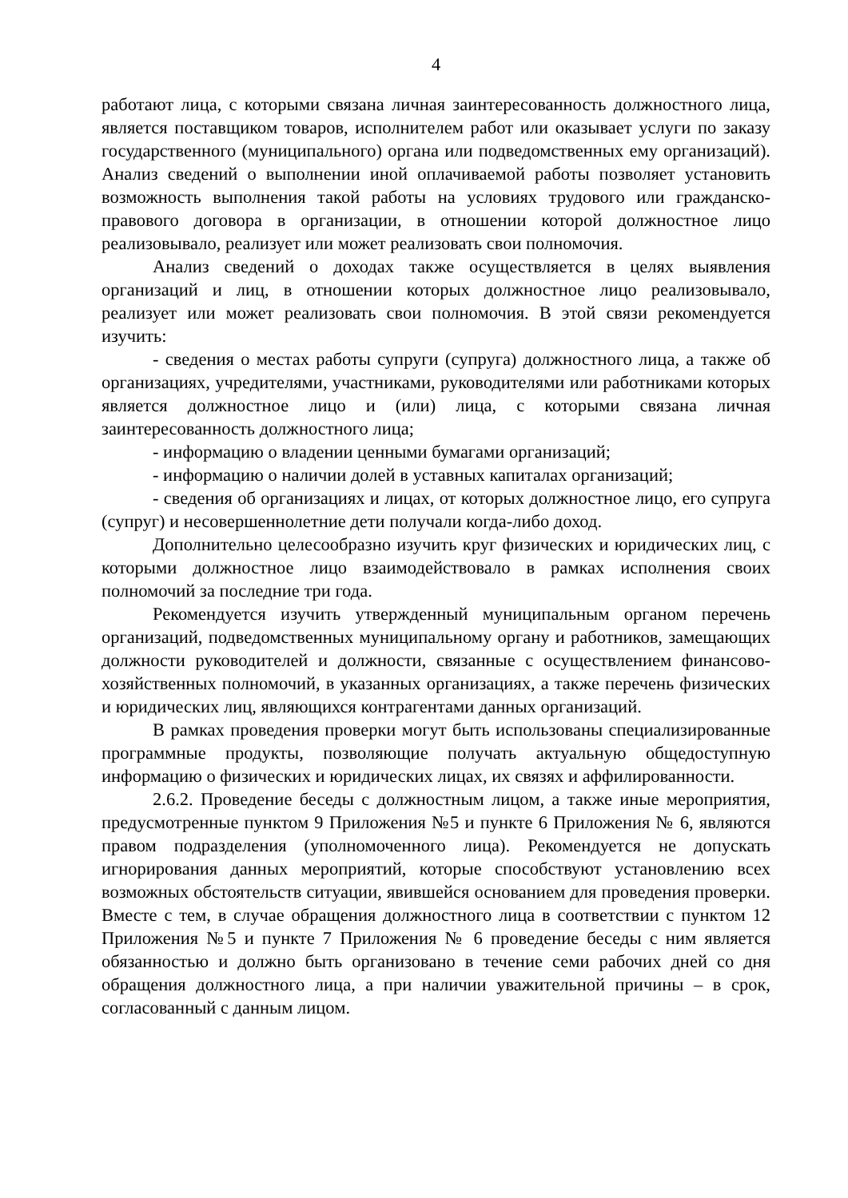4
работают лица, с которыми связана личная заинтересованность должностного лица, является поставщиком товаров, исполнителем работ или оказывает услуги по заказу государственного (муниципального) органа или подведомственных ему организаций). Анализ сведений о выполнении иной оплачиваемой работы позволяет установить возможность выполнения такой работы на условиях трудового или гражданско-правового договора в организации, в отношении которой должностное лицо реализовывало, реализует или может реализовать свои полномочия.
Анализ сведений о доходах также осуществляется в целях выявления организаций и лиц, в отношении которых должностное лицо реализовывало, реализует или может реализовать свои полномочия. В этой связи рекомендуется изучить:
- сведения о местах работы супруги (супруга) должностного лица, а также об организациях, учредителями, участниками, руководителями или работниками которых является должностное лицо и (или) лица, с которыми связана личная заинтересованность должностного лица;
- информацию о владении ценными бумагами организаций;
- информацию о наличии долей в уставных капиталах организаций;
- сведения об организациях и лицах, от которых должностное лицо, его супруга (супруг) и несовершеннолетние дети получали когда-либо доход.
Дополнительно целесообразно изучить круг физических и юридических лиц, с которыми должностное лицо взаимодействовало в рамках исполнения своих полномочий за последние три года.
Рекомендуется изучить утвержденный муниципальным органом перечень организаций, подведомственных муниципальному органу и работников, замещающих должности руководителей и должности, связанные с осуществлением финансово-хозяйственных полномочий, в указанных организациях, а также перечень физических и юридических лиц, являющихся контрагентами данных организаций.
В рамках проведения проверки могут быть использованы специализированные программные продукты, позволяющие получать актуальную общедоступную информацию о физических и юридических лицах, их связях и аффилированности.
2.6.2. Проведение беседы с должностным лицом, а также иные мероприятия, предусмотренные пунктом 9 Приложения №5 и пункте 6 Приложения № 6, являются правом подразделения (уполномоченного лица). Рекомендуется не допускать игнорирования данных мероприятий, которые способствуют установлению всех возможных обстоятельств ситуации, явившейся основанием для проведения проверки. Вместе с тем, в случае обращения должностного лица в соответствии с пунктом 12 Приложения №5 и пункте 7 Приложения № 6 проведение беседы с ним является обязанностью и должно быть организовано в течение семи рабочих дней со дня обращения должностного лица, а при наличии уважительной причины – в срок, согласованный с данным лицом.